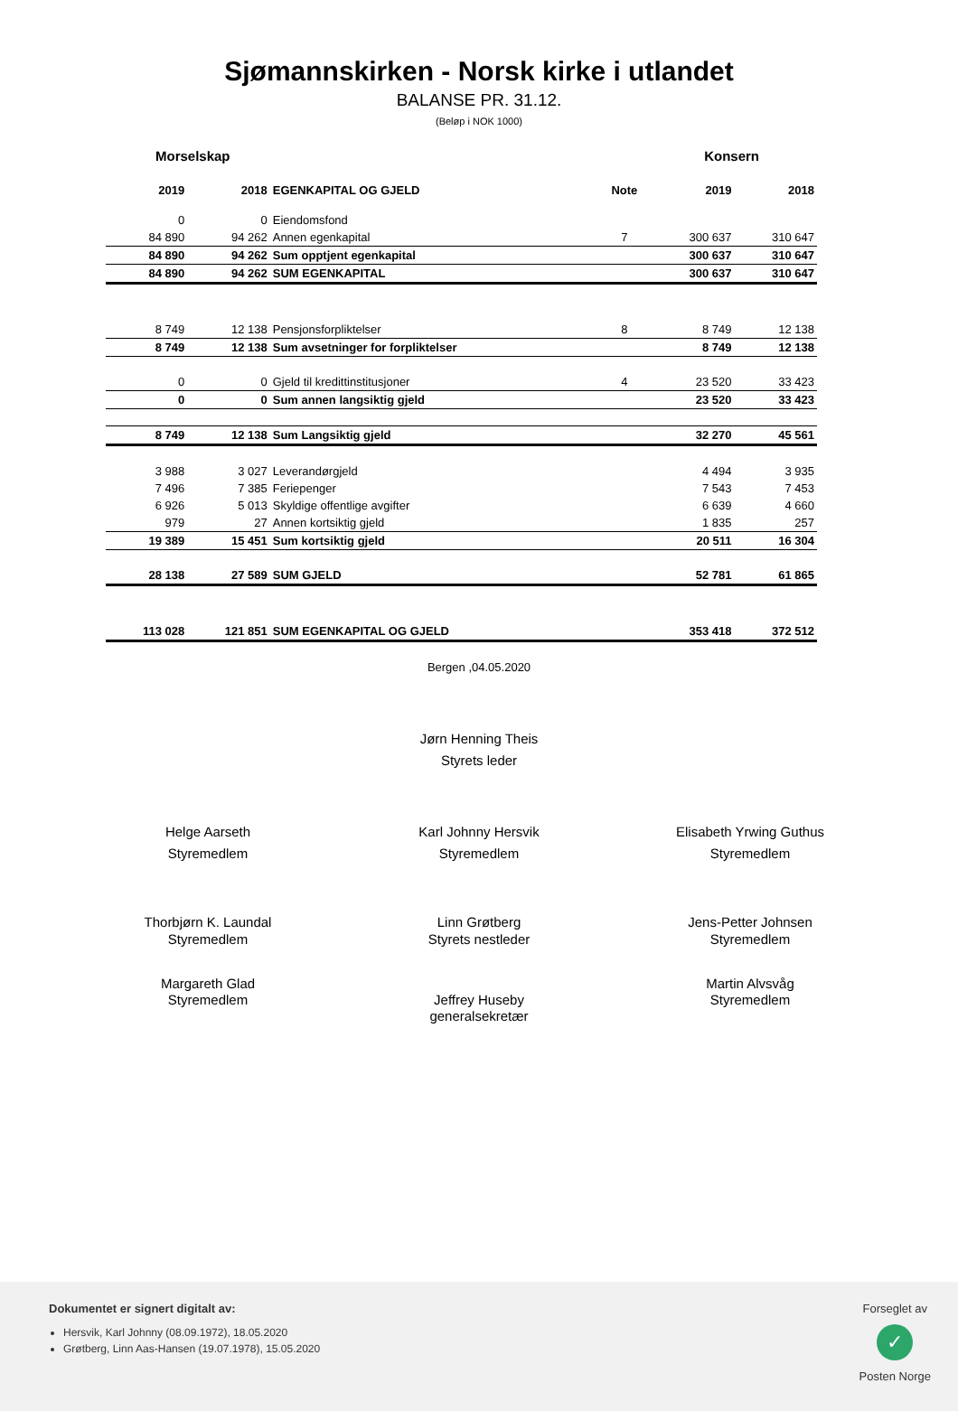Sjømannskirken - Norsk kirke i utlandet
BALANSE PR. 31.12.
(Beløp i NOK 1000)
Morselskap Konsern
| 2019 | 2018 | EGENKAPITAL OG GJELD | Note | 2019 | 2018 |
| --- | --- | --- | --- | --- | --- |
| 0 | 0 | Eiendomsfond | | | |
| 84 890 | 94 262 | Annen egenkapital | 7 | 300 637 | 310 647 |
| 84 890 | 94 262 | Sum opptjent egenkapital | | 300 637 | 310 647 |
| 84 890 | 94 262 | SUM EGENKAPITAL | | 300 637 | 310 647 |
| 8 749 | 12 138 | Pensjonsforpliktelser | 8 | 8 749 | 12 138 |
| 8 749 | 12 138 | Sum avsetninger for forpliktelser | | 8 749 | 12 138 |
| 0 | 0 | Gjeld til kredittinstitusjoner | 4 | 23 520 | 33 423 |
| 0 | 0 | Sum annen langsiktig gjeld | | 23 520 | 33 423 |
| 8 749 | 12 138 | Sum Langsiktig gjeld | | 32 270 | 45 561 |
| 3 988 | 3 027 | Leverandørgjeld | | 4 494 | 3 935 |
| 7 496 | 7 385 | Feriepenger | | 7 543 | 7 453 |
| 6 926 | 5 013 | Skyldige offentlige avgifter | | 6 639 | 4 660 |
| 979 | 27 | Annen kortsiktig gjeld | | 1 835 | 257 |
| 19 389 | 15 451 | Sum kortsiktig gjeld | | 20 511 | 16 304 |
| 28 138 | 27 589 | SUM GJELD | | 52 781 | 61 865 |
| 113 028 | 121 851 | SUM EGENKAPITAL OG GJELD | | 353 418 | 372 512 |
Bergen ,04.05.2020
Jørn Henning Theis
Styrets leder
Helge Aarseth
Styremedlem
Karl Johnny Hersvik
Styremedlem
Elisabeth Yrwing Guthus
Styremedlem
Thorbjørn K. Laundal
Styremedlem
Linn Grøtberg
Styrets nestleder
Jens-Petter Johnsen
Styremedlem
Margareth Glad
Styremedlem
Jeffrey Huseby
generalsekretær
Martin Alvsvåg
Styremedlem
Dokumentet er signert digitalt av:
Hersvik, Karl Johnny (08.09.1972), 18.05.2020
Grøtberg, Linn Aas-Hansen (19.07.1978), 15.05.2020
Forseglet av
✓
Posten Norge